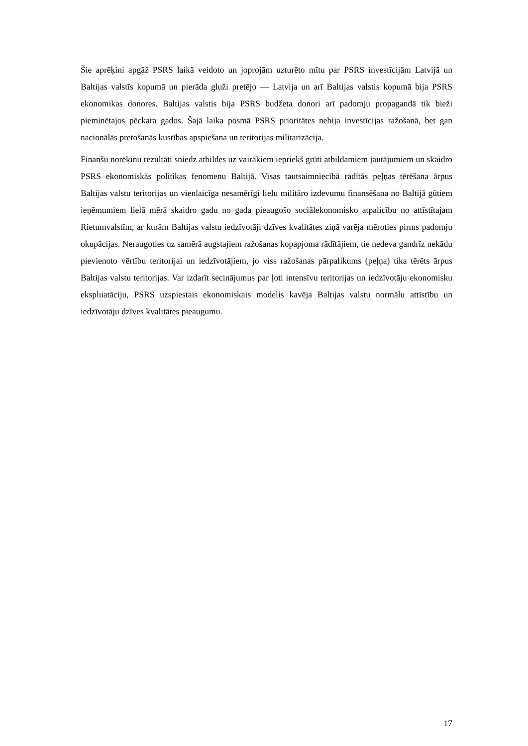Šie aprēķini apgāž PSRS laikā veidoto un joprojām uzturēto mītu par PSRS investīcijām Latvijā un Baltijas valstīs kopumā un pierāda gluži pretējo — Latvija un arī Baltijas valstis kopumā bija PSRS ekonomikas donores. Baltijas valstis bija PSRS budžeta donori arī padomju propagandā tik bieži pieminētajos pēckara gados. Šajā laika posmā PSRS prioritātes nebija investīcijas ražošanā, bet gan nacionālās pretošanās kustības apspiešana un teritorijas militarizācija.
Finanšu norēķinu rezultāti sniedz atbildes uz vairākiem iepriekš grūti atbildamiem jautājumiem un skaidro PSRS ekonomiskās politikas fenomenu Baltijā. Visas tautsaimniecībā radītās peļņas tērēšana ārpus Baltijas valstu teritorijas un vienlaicīga nesamērīgi lielu militāro izdevumu finansēšana no Baltijā gūtiem ieņēmumiem lielā mērā skaidro gadu no gada pieaugošo sociālekonomisko atpalicību no attīstītajam Rietumvalstīm, ar kurām Baltijas valstu iedzīvotāji dzīves kvalitātes ziņā varēja mēroties pirms padomju okupācijas. Neraugoties uz samērā augstajiem ražošanas kopapjoma rādītājiem, tie nedeva gandrīz nekādu pievienoto vērtību teritorijai un iedzīvotājiem, jo viss ražošanas pārpalikums (peļņa) tika tērēts ārpus Baltijas valstu teritorijas. Var izdarīt secinājumus par ļoti intensīvu teritorijas un iedzīvotāju ekonomisku ekspluatāciju, PSRS uzspiestais ekonomiskais modelis kavēja Baltijas valstu normālu attīstību un iedzīvotāju dzīves kvalitātes pieaugumu.
17